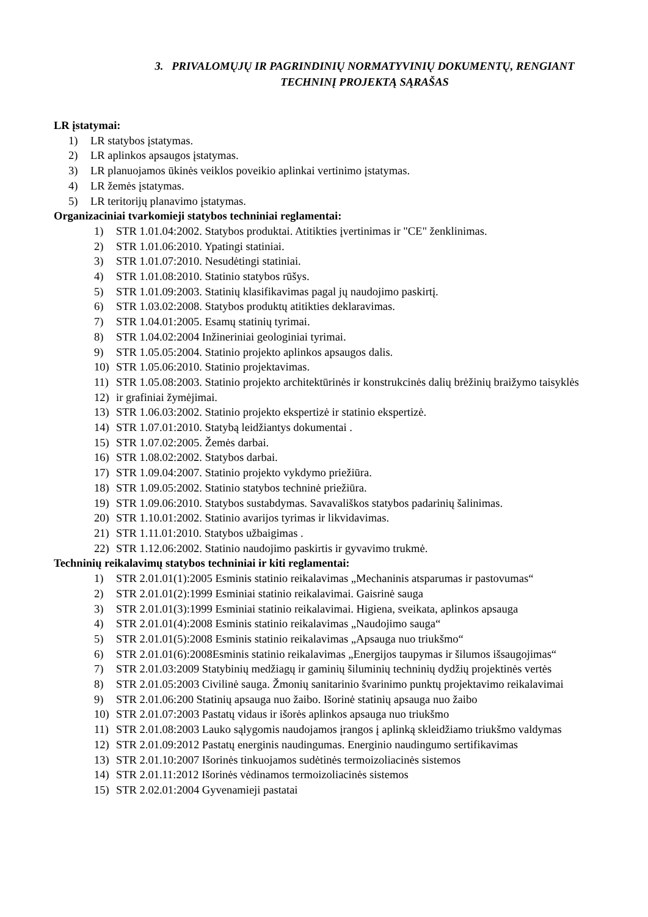3. PRIVALOMŲJŲ IR PAGRINDINIŲ NORMATYVINIŲ DOKUMENTŲ, RENGIANT
TECHNINĮ PROJEKTĄ SĄRAŠAS
LR įstatymai:
1) LR statybos įstatymas.
2) LR aplinkos apsaugos įstatymas.
3) LR planuojamos ūkinės veiklos poveikio aplinkai vertinimo įstatymas.
4) LR žemės įstatymas.
5) LR teritorijų planavimo įstatymas.
Organizaciniai tvarkomieji statybos techniniai reglamentai:
1) STR 1.01.04:2002. Statybos produktai. Atitikties įvertinimas ir "CE" ženklinimas.
2) STR 1.01.06:2010. Ypatingi statiniai.
3) STR 1.01.07:2010. Nesudėtingi statiniai.
4) STR 1.01.08:2010. Statinio statybos rūšys.
5) STR 1.01.09:2003. Statinių klasifikavimas pagal jų naudojimo paskirtį.
6) STR 1.03.02:2008. Statybos produktų atitikties deklaravimas.
7) STR 1.04.01:2005. Esamų statinių tyrimai.
8) STR 1.04.02:2004 Inžineriniai geologiniai tyrimai.
9) STR 1.05.05:2004. Statinio projekto aplinkos apsaugos dalis.
10) STR 1.05.06:2010. Statinio projektavimas.
11) STR 1.05.08:2003. Statinio projekto architektūrinės ir konstrukcinės dalių brėžinių braižymo taisyklės
12) ir grafiniai žymėjimai.
13) STR 1.06.03:2002. Statinio projekto ekspertizė ir statinio ekspertizė.
14) STR 1.07.01:2010. Statybą leidžiantys dokumentai .
15) STR 1.07.02:2005. Žemės darbai.
16) STR 1.08.02:2002. Statybos darbai.
17) STR 1.09.04:2007. Statinio projekto vykdymo priežiūra.
18) STR 1.09.05:2002. Statinio statybos techninė priežiūra.
19) STR 1.09.06:2010. Statybos sustabdymas. Savavališkos statybos padarinių šalinimas.
20) STR 1.10.01:2002. Statinio avarijos tyrimas ir likvidavimas.
21) STR 1.11.01:2010. Statybos užbaigimas .
22) STR 1.12.06:2002. Statinio naudojimo paskirtis ir gyvavimo trukmė.
Techninių reikalavimų statybos techniniai ir kiti reglamentai:
1) STR 2.01.01(1):2005 Esminis statinio reikalavimas „Mechaninis atsparumas ir pastovumas“
2) STR 2.01.01(2):1999 Esminiai statinio reikalavimai. Gaisrinė sauga
3) STR 2.01.01(3):1999 Esminiai statinio reikalavimai. Higiena, sveikata, aplinkos apsauga
4) STR 2.01.01(4):2008 Esminis statinio reikalavimas „Naudojimo sauga“
5) STR 2.01.01(5):2008 Esminis statinio reikalavimas „Apsauga nuo triukšmo“
6) STR 2.01.01(6):2008Esminis statinio reikalavimas „Energijos taupymas ir šilumos išsaugojimas“
7) STR 2.01.03:2009 Statybinių medžiagų ir gaminių šiluminių techninių dydžių projektinės vertės
8) STR 2.01.05:2003 Civilinė sauga. Žmonių sanitarinio švarinimo punktų projektavimo reikalavimai
9) STR 2.01.06:200 Statinių apsauga nuo žaibo. Išorinė statinių apsauga nuo žaibo
10) STR 2.01.07:2003 Pastatų vidaus ir išorės aplinkos apsauga nuo triukšmo
11) STR 2.01.08:2003 Lauko sąlygomis naudojamos įrangos į aplinką skleidžiamo triukšmo valdymas
12) STR 2.01.09:2012 Pastatų energinis naudingumas. Energinio naudingumo sertifikavimas
13) STR 2.01.10:2007 Išorinės tinkuojamos sudėtinės termoizoliacinės sistemos
14) STR 2.01.11:2012 Išorinės vėdinamos termoizoliacinės sistemos
15) STR 2.02.01:2004 Gyvenamieji pastatai